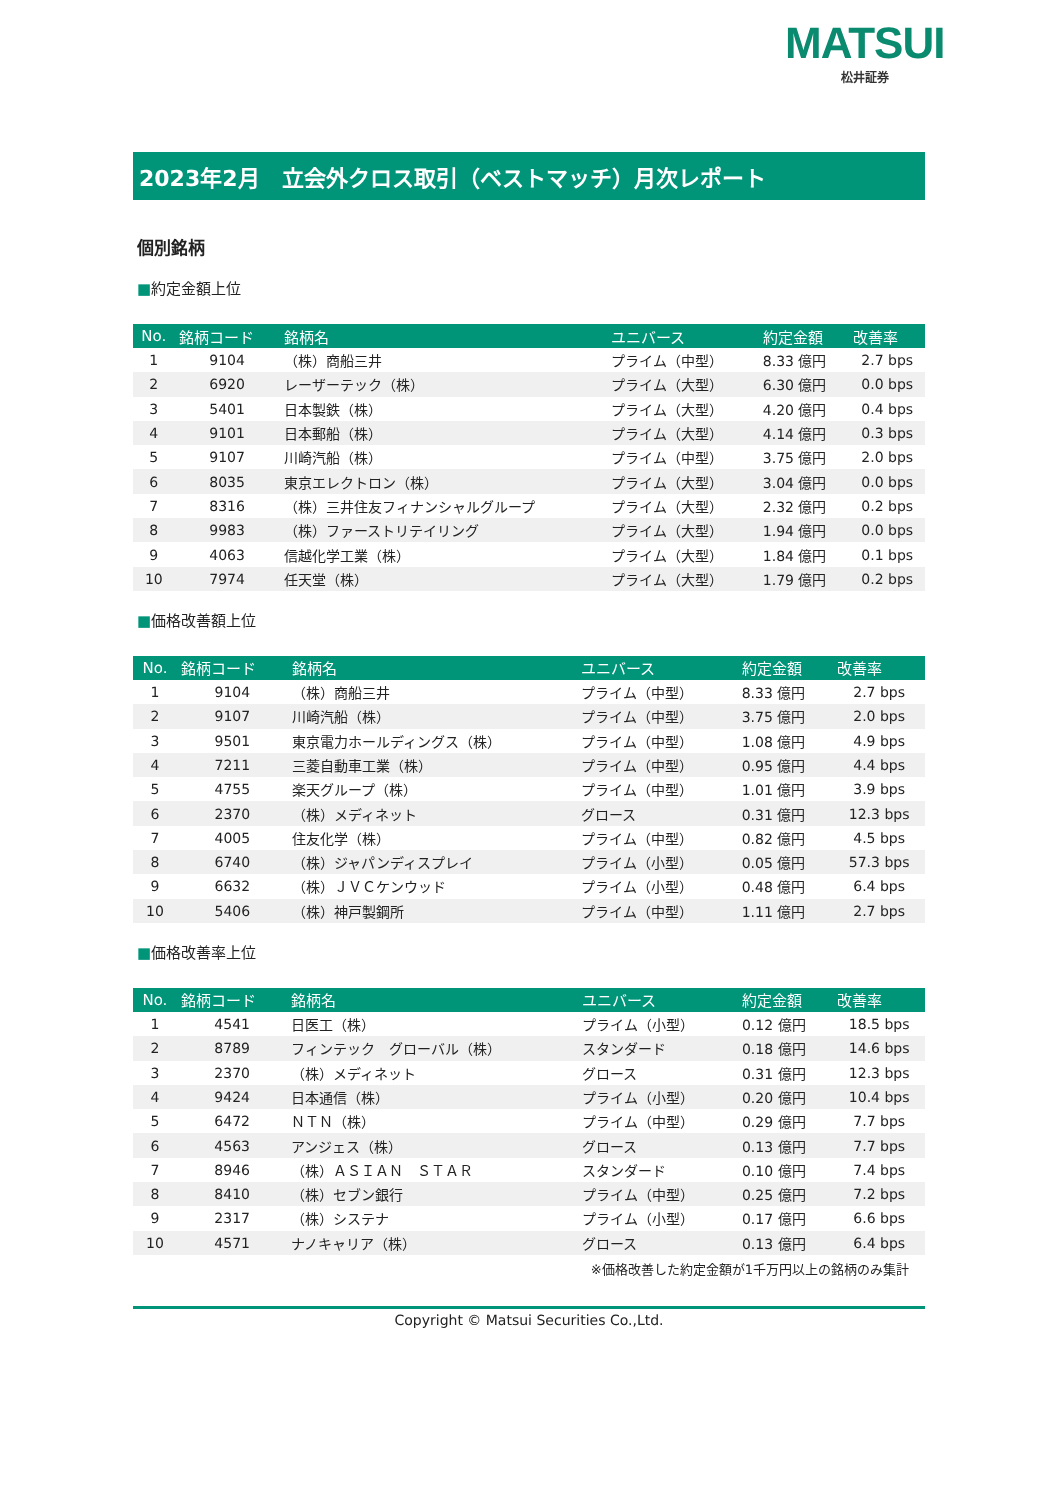MATSUI
松井証券
2023年2月　立会外クロス取引（ベストマッチ）月次レポート
個別銘柄
■約定金額上位
| No. | 銘柄コード | 銘柄名 | ユニバース | 約定金額 | 改善率 |
| --- | --- | --- | --- | --- | --- |
| 1 | 9104 | （株）商船三井 | プライム（中型） | 8.33 億円 | 2.7 bps |
| 2 | 6920 | レーザーテック（株） | プライム（大型） | 6.30 億円 | 0.0 bps |
| 3 | 5401 | 日本製鉄（株） | プライム（大型） | 4.20 億円 | 0.4 bps |
| 4 | 9101 | 日本郵船（株） | プライム（大型） | 4.14 億円 | 0.3 bps |
| 5 | 9107 | 川崎汽船（株） | プライム（中型） | 3.75 億円 | 2.0 bps |
| 6 | 8035 | 東京エレクトロン（株） | プライム（大型） | 3.04 億円 | 0.0 bps |
| 7 | 8316 | （株）三井住友フィナンシャルグループ | プライム（大型） | 2.32 億円 | 0.2 bps |
| 8 | 9983 | （株）ファーストリテイリング | プライム（大型） | 1.94 億円 | 0.0 bps |
| 9 | 4063 | 信越化学工業（株） | プライム（大型） | 1.84 億円 | 0.1 bps |
| 10 | 7974 | 任天堂（株） | プライム（大型） | 1.79 億円 | 0.2 bps |
■価格改善額上位
| No. | 銘柄コード | 銘柄名 | ユニバース | 約定金額 | 改善率 |
| --- | --- | --- | --- | --- | --- |
| 1 | 9104 | （株）商船三井 | プライム（中型） | 8.33 億円 | 2.7 bps |
| 2 | 9107 | 川崎汽船（株） | プライム（中型） | 3.75 億円 | 2.0 bps |
| 3 | 9501 | 東京電力ホールディングス（株） | プライム（中型） | 1.08 億円 | 4.9 bps |
| 4 | 7211 | 三菱自動車工業（株） | プライム（中型） | 0.95 億円 | 4.4 bps |
| 5 | 4755 | 楽天グループ（株） | プライム（中型） | 1.01 億円 | 3.9 bps |
| 6 | 2370 | （株）メディネット | グロース | 0.31 億円 | 12.3 bps |
| 7 | 4005 | 住友化学（株） | プライム（中型） | 0.82 億円 | 4.5 bps |
| 8 | 6740 | （株）ジャパンディスプレイ | プライム（小型） | 0.05 億円 | 57.3 bps |
| 9 | 6632 | （株）ＪＶＣケンウッド | プライム（小型） | 0.48 億円 | 6.4 bps |
| 10 | 5406 | （株）神戸製鋼所 | プライム（中型） | 1.11 億円 | 2.7 bps |
■価格改善率上位
| No. | 銘柄コード | 銘柄名 | ユニバース | 約定金額 | 改善率 |
| --- | --- | --- | --- | --- | --- |
| 1 | 4541 | 日医工（株） | プライム（小型） | 0.12 億円 | 18.5 bps |
| 2 | 8789 | フィンテック グローバル（株） | スタンダード | 0.18 億円 | 14.6 bps |
| 3 | 2370 | （株）メディネット | グロース | 0.31 億円 | 12.3 bps |
| 4 | 9424 | 日本通信（株） | プライム（小型） | 0.20 億円 | 10.4 bps |
| 5 | 6472 | ＮＴＮ（株） | プライム（中型） | 0.29 億円 | 7.7 bps |
| 6 | 4563 | アンジェス（株） | グロース | 0.13 億円 | 7.7 bps |
| 7 | 8946 | （株）ＡＳＩＡＮ ＳＴＡＲ | スタンダード | 0.10 億円 | 7.4 bps |
| 8 | 8410 | （株）セブン銀行 | プライム（中型） | 0.25 億円 | 7.2 bps |
| 9 | 2317 | （株）システナ | プライム（小型） | 0.17 億円 | 6.6 bps |
| 10 | 4571 | ナノキャリア（株） | グロース | 0.13 億円 | 6.4 bps |
※価格改善した約定金額が1千万円以上の銘柄のみ集計
Copyright © Matsui Securities Co.,Ltd.